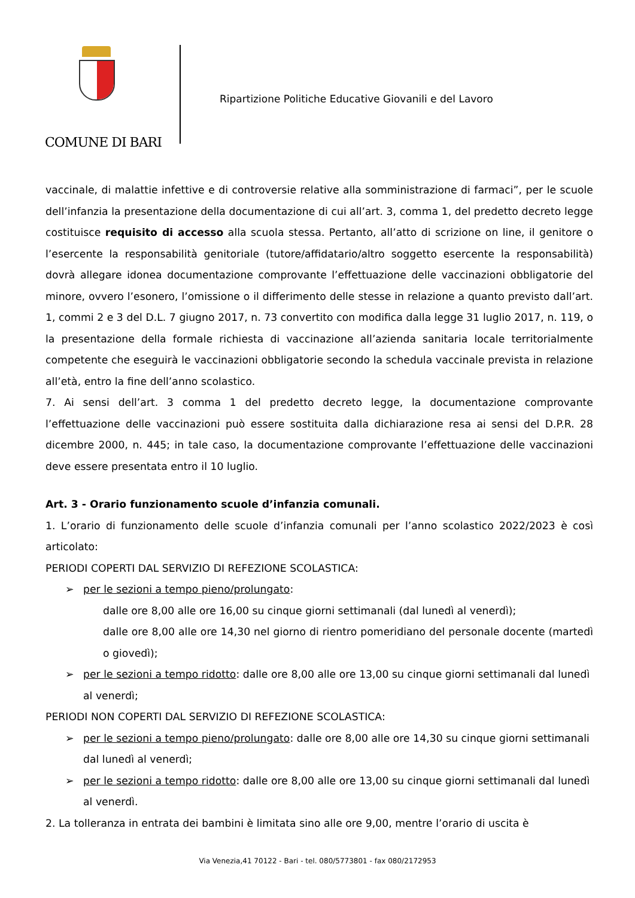COMUNE DI BARI
Ripartizione Politiche Educative Giovanili e del Lavoro
vaccinale, di malattie infettive e di controversie relative alla somministrazione di farmaci”, per le scuole dell’infanzia la presentazione della documentazione di cui all’art. 3, comma 1, del predetto decreto legge costituisce requisito di accesso alla scuola stessa. Pertanto, all’atto di scrizione on line, il genitore o l’esercente la responsabilità genitoriale (tutore/affidatario/altro soggetto esercente la responsabilità) dovrà allegare idonea documentazione comprovante l’effettuazione delle vaccinazioni obbligatorie del minore, ovvero l’esonero, l’omissione o il differimento delle stesse in relazione a quanto previsto dall’art. 1, commi 2 e 3 del D.L. 7 giugno 2017, n. 73 convertito con modifica dalla legge 31 luglio 2017, n. 119, o la presentazione della formale richiesta di vaccinazione all’azienda sanitaria locale territorialmente competente che eseguirà le vaccinazioni obbligatorie secondo la schedula vaccinale prevista in relazione all’età, entro la fine dell’anno scolastico.
7. Ai sensi dell’art. 3 comma 1 del predetto decreto legge, la documentazione comprovante l’effettuazione delle vaccinazioni può essere sostituita dalla dichiarazione resa ai sensi del D.P.R. 28 dicembre 2000, n. 445; in tale caso, la documentazione comprovante l’effettuazione delle vaccinazioni deve essere presentata entro il 10 luglio.
Art. 3 - Orario funzionamento scuole d’infanzia comunali.
1. L’orario di funzionamento delle scuole d’infanzia comunali per l’anno scolastico 2022/2023 è così articolato:
PERIODI COPERTI DAL SERVIZIO DI REFEZIONE SCOLASTICA:
➢ per le sezioni a tempo pieno/prolungato:
dalle ore 8,00 alle ore 16,00 su cinque giorni settimanali (dal lunedì al venerdì);
dalle ore 8,00 alle ore 14,30 nel giorno di rientro pomeridiano del personale docente (martedì o giovedì);
➢ per le sezioni a tempo ridotto: dalle ore 8,00 alle ore 13,00 su cinque giorni settimanali dal lunedì al venerdì;
PERIODI NON COPERTI DAL SERVIZIO DI REFEZIONE SCOLASTICA:
➢ per le sezioni a tempo pieno/prolungato: dalle ore 8,00 alle ore 14,30 su cinque giorni settimanali dal lunedì al venerdì;
➢ per le sezioni a tempo ridotto: dalle ore 8,00 alle ore 13,00 su cinque giorni settimanali dal lunedì al venerdì.
2. La tolleranza in entrata dei bambini è limitata sino alle ore 9,00, mentre l’orario di uscita è
Via Venezia,41 70122 - Bari - tel. 080/5773801 - fax 080/2172953